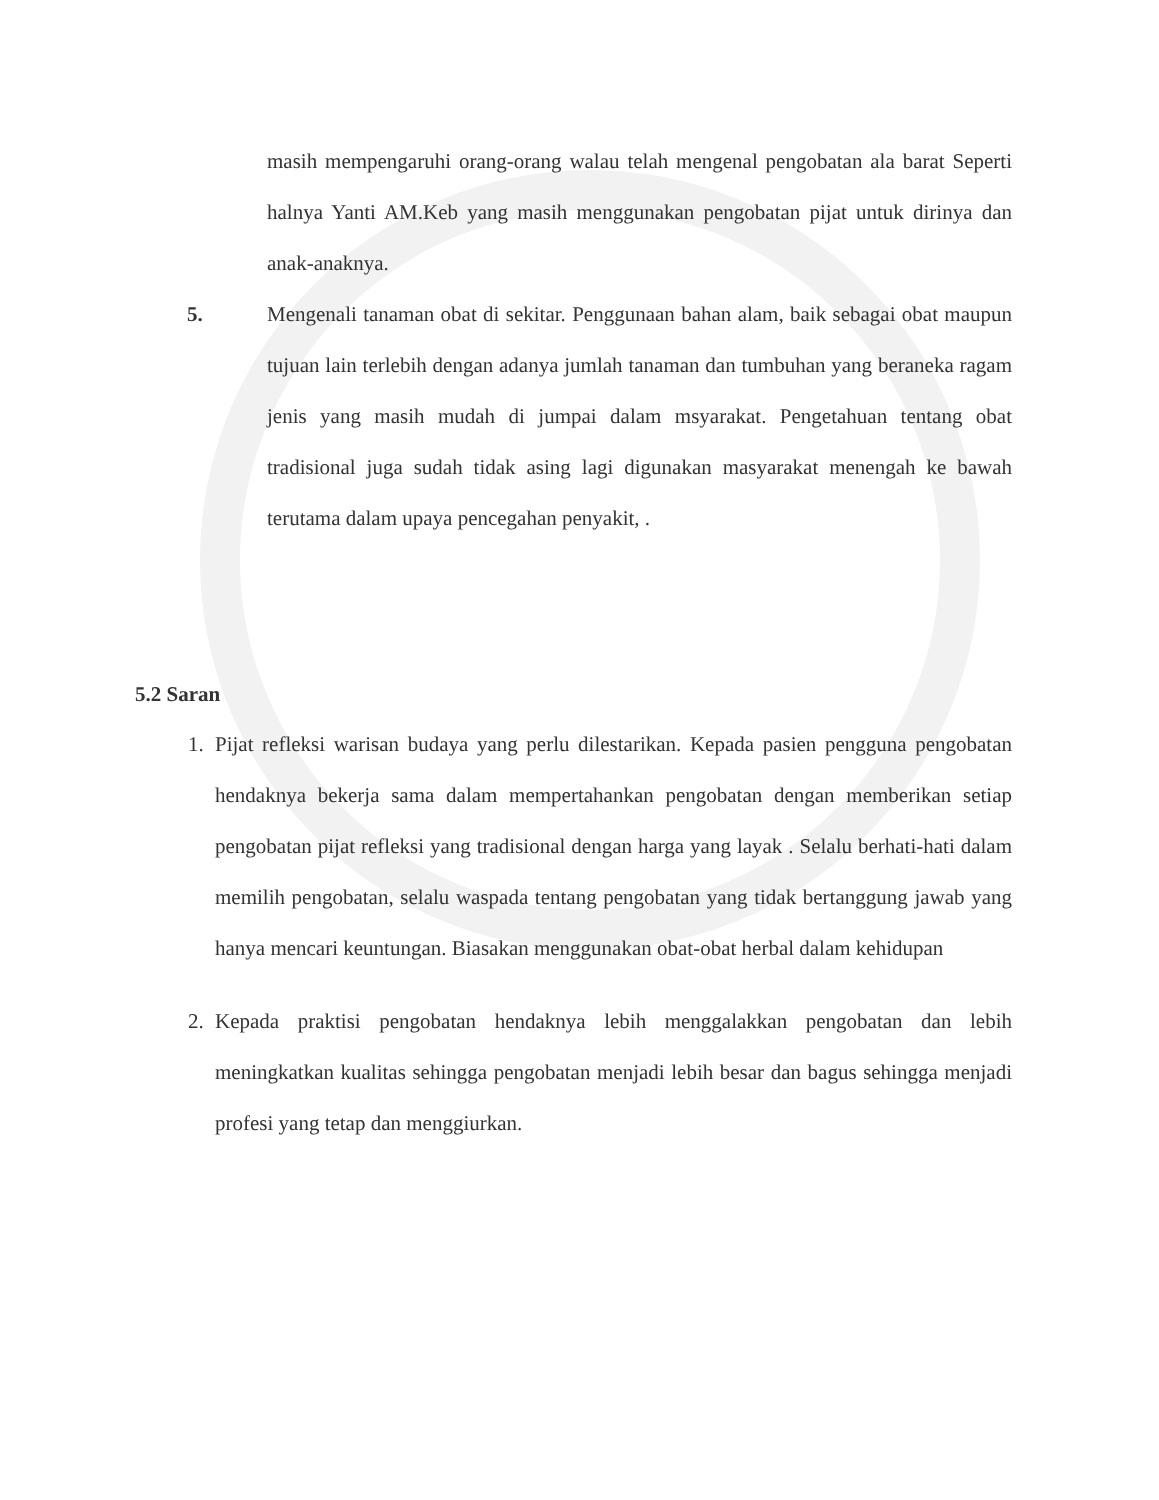masih mempengaruhi orang-orang walau telah mengenal pengobatan ala barat Seperti halnya Yanti AM.Keb yang masih menggunakan pengobatan pijat untuk dirinya dan anak-anaknya.
5.
Mengenali tanaman obat di sekitar. Penggunaan bahan alam, baik sebagai obat maupun tujuan lain terlebih dengan adanya jumlah tanaman dan tumbuhan yang beraneka ragam jenis yang masih mudah di jumpai dalam msyarakat. Pengetahuan tentang obat tradisional juga sudah tidak asing lagi digunakan masyarakat menengah ke bawah terutama dalam upaya pencegahan penyakit, .
5.2 Saran
1.
Pijat refleksi warisan budaya yang perlu dilestarikan. Kepada pasien pengguna pengobatan hendaknya bekerja sama dalam mempertahankan pengobatan dengan memberikan setiap pengobatan pijat refleksi yang tradisional dengan harga yang layak . Selalu berhati-hati dalam memilih pengobatan, selalu waspada tentang pengobatan yang tidak bertanggung jawab yang hanya mencari keuntungan. Biasakan menggunakan obat-obat herbal dalam kehidupan
2.
Kepada praktisi pengobatan hendaknya lebih menggalakkan pengobatan dan lebih meningkatkan kualitas sehingga pengobatan menjadi lebih besar dan bagus sehingga menjadi profesi yang tetap dan menggiurkan.